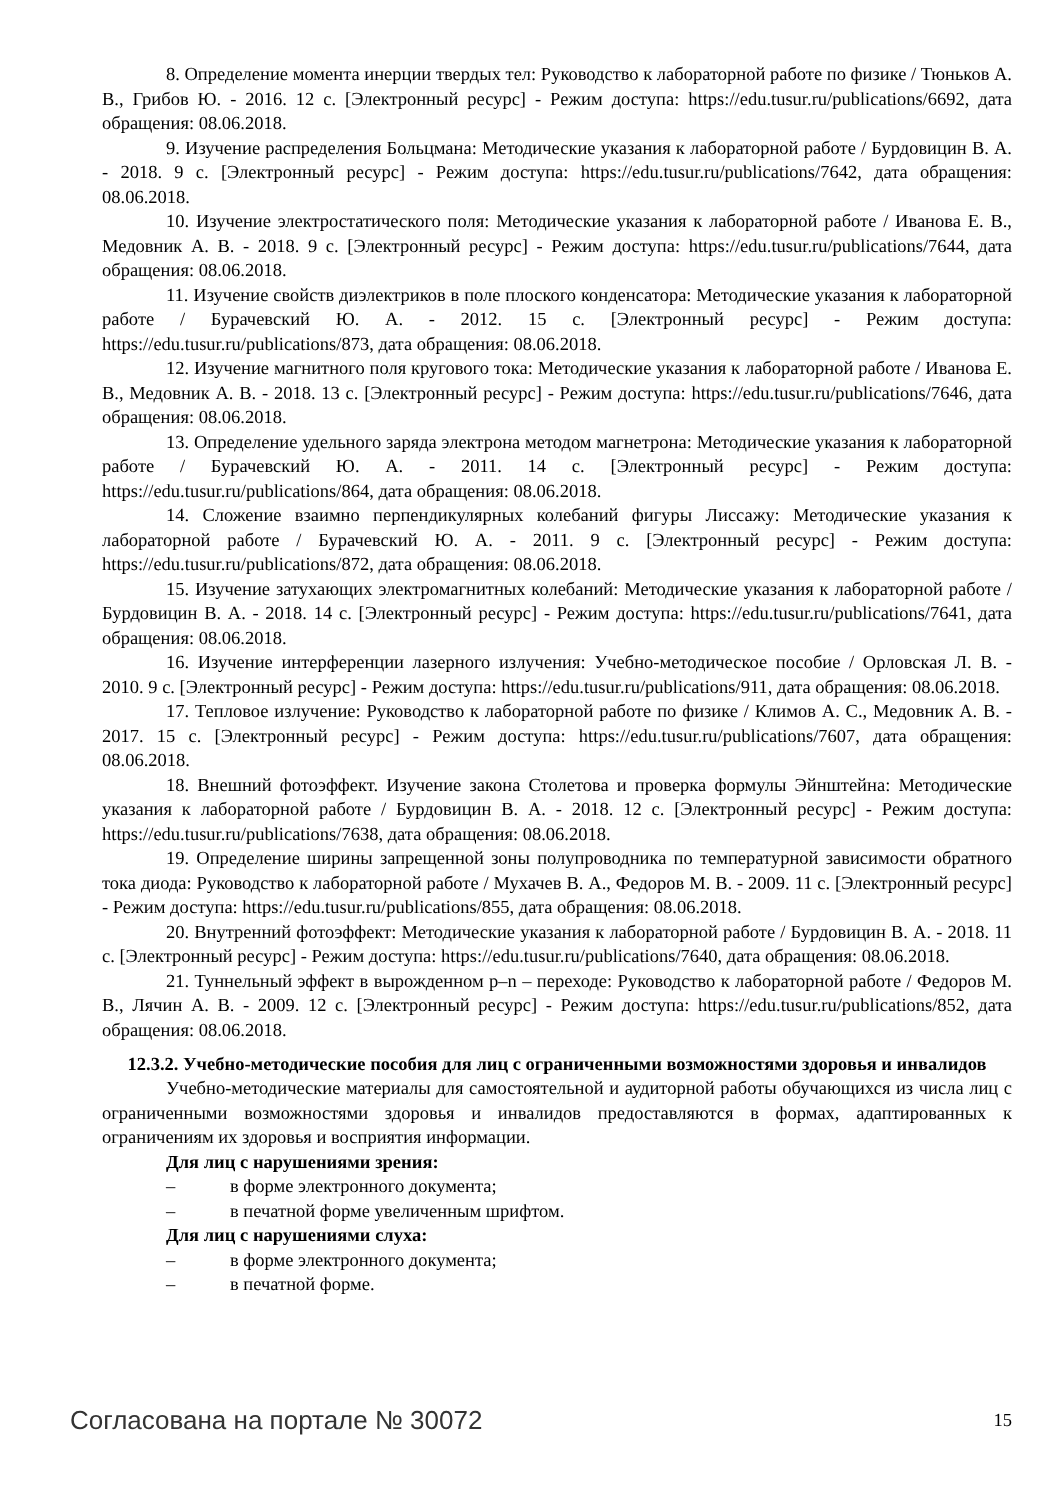8. Определение момента инерции твердых тел: Руководство к лабораторной работе по физике / Тюньков А. В., Грибов Ю. - 2016. 12 с. [Электронный ресурс] - Режим доступа: https://edu.tusur.ru/publications/6692, дата обращения: 08.06.2018.
9. Изучение распределения Больцмана: Методические указания к лабораторной работе / Бурдовицин В. А. - 2018. 9 с. [Электронный ресурс] - Режим доступа: https://edu.tusur.ru/publications/7642, дата обращения: 08.06.2018.
10. Изучение электростатического поля: Методические указания к лабораторной работе / Иванова Е. В., Медовник А. В. - 2018. 9 с. [Электронный ресурс] - Режим доступа: https://edu.tusur.ru/publications/7644, дата обращения: 08.06.2018.
11. Изучение свойств диэлектриков в поле плоского конденсатора: Методические указания к лабораторной работе / Бурачевский Ю. А. - 2012. 15 с. [Электронный ресурс] - Режим доступа: https://edu.tusur.ru/publications/873, дата обращения: 08.06.2018.
12. Изучение магнитного поля кругового тока: Методические указания к лабораторной работе / Иванова Е. В., Медовник А. В. - 2018. 13 с. [Электронный ресурс] - Режим доступа: https://edu.tusur.ru/publications/7646, дата обращения: 08.06.2018.
13. Определение удельного заряда электрона методом магнетрона: Методические указания к лабораторной работе / Бурачевский Ю. А. - 2011. 14 с. [Электронный ресурс] - Режим доступа: https://edu.tusur.ru/publications/864, дата обращения: 08.06.2018.
14. Сложение взаимно перпендикулярных колебаний фигуры Лиссажу: Методические указания к лабораторной работе / Бурачевский Ю. А. - 2011. 9 с. [Электронный ресурс] - Режим доступа: https://edu.tusur.ru/publications/872, дата обращения: 08.06.2018.
15. Изучение затухающих электромагнитных колебаний: Методические указания к лабораторной работе / Бурдовицин В. А. - 2018. 14 с. [Электронный ресурс] - Режим доступа: https://edu.tusur.ru/publications/7641, дата обращения: 08.06.2018.
16. Изучение интерференции лазерного излучения: Учебно-методическое пособие / Орловская Л. В. - 2010. 9 с. [Электронный ресурс] - Режим доступа: https://edu.tusur.ru/publications/911, дата обращения: 08.06.2018.
17. Тепловое излучение: Руководство к лабораторной работе по физике / Климов А. С., Медовник А. В. - 2017. 15 с. [Электронный ресурс] - Режим доступа: https://edu.tusur.ru/publications/7607, дата обращения: 08.06.2018.
18. Внешний фотоэффект. Изучение закона Столетова и проверка формулы Эйнштейна: Методические указания к лабораторной работе / Бурдовицин В. А. - 2018. 12 с. [Электронный ресурс] - Режим доступа: https://edu.tusur.ru/publications/7638, дата обращения: 08.06.2018.
19. Определение ширины запрещенной зоны полупроводника по температурной зависимости обратного тока диода: Руководство к лабораторной работе / Мухачев В. А., Федоров М. В. - 2009. 11 с. [Электронный ресурс] - Режим доступа: https://edu.tusur.ru/publications/855, дата обращения: 08.06.2018.
20. Внутренний фотоэффект: Методические указания к лабораторной работе / Бурдовицин В. А. - 2018. 11 с. [Электронный ресурс] - Режим доступа: https://edu.tusur.ru/publications/7640, дата обращения: 08.06.2018.
21. Туннельный эффект в вырожденном p–n – переходе: Руководство к лабораторной работе / Федоров М. В., Лячин А. В. - 2009. 12 с. [Электронный ресурс] - Режим доступа: https://edu.tusur.ru/publications/852, дата обращения: 08.06.2018.
12.3.2. Учебно-методические пособия для лиц с ограниченными возможностями здоровья и инвалидов
Учебно-методические материалы для самостоятельной и аудиторной работы обучающихся из числа лиц с ограниченными возможностями здоровья и инвалидов предоставляются в формах, адаптированных к ограничениям их здоровья и восприятия информации.
Для лиц с нарушениями зрения:
– в форме электронного документа;
– в печатной форме увеличенным шрифтом.
Для лиц с нарушениями слуха:
– в форме электронного документа;
– в печатной форме.
Согласована на портале № 30072 15